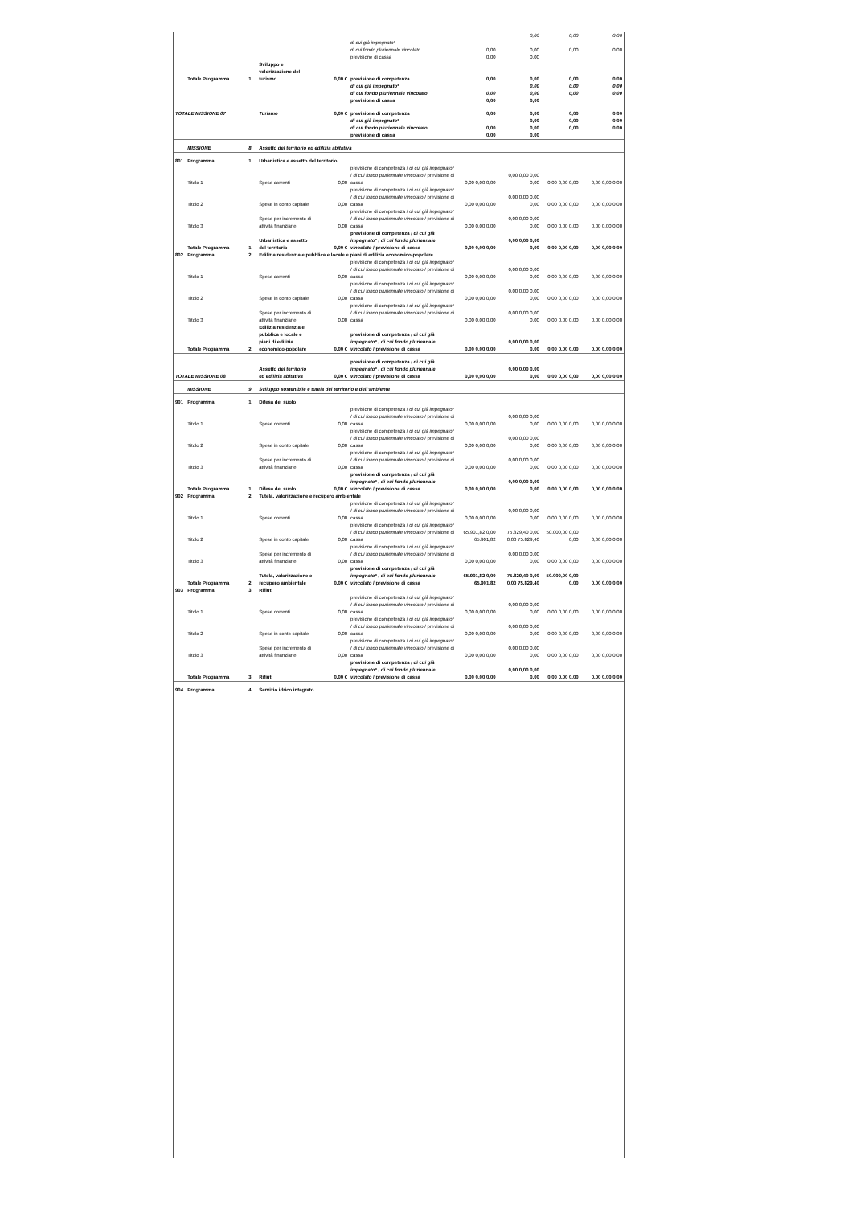| | | | | | | | 0,00 | 0,00 | 0,00 |
| | | | | | di cui già impegnato* | | | | |
| | | | | | di cui fondo pluriennale vincolato | 0,00 | 0,00 | 0,00 | 0,00 |
| | | | | | previsione di cassa | 0,00 | 0,00 | | |
| | Totale Programma | 1 | Sviluppo e valorizzazione del turismo | 0,00 € | previsione di competenza | 0,00 | 0,00 | 0,00 | 0,00 |
| | | | | | di cui già impegnato* | | 0,00 | 0,00 | 0,00 |
| | | | | | di cui fondo pluriennale vincolato | 0,00 | 0,00 | 0,00 | 0,00 |
| | | | | | previsione di cassa | 0,00 | 0,00 | | |
| TOTALE MISSIONE 07 | | | Turismo | 0,00 € | previsione di competenza | 0,00 | 0,00 | 0,00 | 0,00 |
| | | | | | di cui già impegnato* | | 0,00 | 0,00 | 0,00 |
| | | | | | di cui fondo pluriennale vincolato | 0,00 | 0,00 | 0,00 | 0,00 |
| | | | | | previsione di cassa | 0,00 | 0,00 | | |
| | MISSIONE | 8 | Assetto del territorio ed edilizia abitativa | | | | | | |
| 801 | Programma | 1 | Urbanistica e assetto del territorio | | | | | | |
| | Titolo 1 | | Spese correnti | 0,00 | previsione di competenza / di cui già impegnato* / di cui fondo pluriennale vincolato / previsione di cassa | 0,00 0,00 0,00 | 0,00 0,00 0,00 0,00 | 0,00 0,00 0,00 | 0,00 0,00 0,00 |
| | Titolo 2 | | Spese in conto capitale | 0,00 | previsione di competenza / di cui già impegnato* / di cui fondo pluriennale vincolato / previsione di cassa | 0,00 0,00 0,00 | 0,00 0,00 0,00 0,00 | 0,00 0,00 0,00 | 0,00 0,00 0,00 |
| | Titolo 3 | | Spese per incremento di attività finanziarie | 0,00 | previsione di competenza / di cui già impegnato* / di cui fondo pluriennale vincolato / previsione di cassa | 0,00 0,00 0,00 | 0,00 0,00 0,00 0,00 | 0,00 0,00 0,00 | 0,00 0,00 0,00 |
| | Totale Programma | 1 | Urbanistica e assetto del territorio | 0,00 € | previsione di competenza / di cui già impegnato* / di cui fondo pluriennale vincolato / previsione di cassa | 0,00 0,00 0,00 | 0,00 0,00 0,00 0,00 | 0,00 0,00 0,00 | 0,00 0,00 0,00 |
| 802 | Programma | 2 | Edilizia residenziale pubblica e locale e piani di edilizia economico-popolare | | | | | | |
| | Titolo 1 | | Spese correnti | 0,00 | previsione di competenza / di cui già impegnato* / di cui fondo pluriennale vincolato / previsione di cassa | 0,00 0,00 0,00 | 0,00 0,00 0,00 0,00 | 0,00 0,00 0,00 | 0,00 0,00 0,00 |
| | Titolo 2 | | Spese in conto capitale | 0,00 | previsione di competenza / di cui già impegnato* / di cui fondo pluriennale vincolato / previsione di cassa | 0,00 0,00 0,00 | 0,00 0,00 0,00 0,00 | 0,00 0,00 0,00 | 0,00 0,00 0,00 |
| | Titolo 3 | | Spese per incremento di attività finanziarie | 0,00 | previsione di competenza / di cui già impegnato* / di cui fondo pluriennale vincolato / previsione di cassa | 0,00 0,00 0,00 | 0,00 0,00 0,00 0,00 | 0,00 0,00 0,00 | 0,00 0,00 0,00 |
| | Totale Programma | 2 | Edilizia residenziale pubblica e locale e piani di edilizia economico-popolare | 0,00 € | previsione di competenza / di cui già impegnato* / di cui fondo pluriennale vincolato / previsione di cassa | 0,00 0,00 0,00 | 0,00 0,00 0,00 0,00 | 0,00 0,00 0,00 | 0,00 0,00 0,00 |
| TOTALE MISSIONE 08 | | | Assetto del territorio ed edilizia abitativa | 0,00 € | previsione di competenza / di cui già impegnato* / di cui fondo pluriennale vincolato / previsione di cassa | 0,00 0,00 0,00 | 0,00 0,00 0,00 0,00 | 0,00 0,00 0,00 | 0,00 0,00 0,00 |
| | MISSIONE | 9 | Sviluppo sostenibile e tutela del territorio e dell'ambiente | | | | | | |
| 901 | Programma | 1 | Difesa del suolo | | | | | | |
| | Titolo 1 | | Spese correnti | 0,00 | previsione di competenza / di cui già impegnato* / di cui fondo pluriennale vincolato / previsione di cassa | 0,00 0,00 0,00 | 0,00 0,00 0,00 0,00 | 0,00 0,00 0,00 | 0,00 0,00 0,00 |
| | Titolo 2 | | Spese in conto capitale | 0,00 | previsione di competenza / di cui già impegnato* / di cui fondo pluriennale vincolato / previsione di cassa | 0,00 0,00 0,00 | 0,00 0,00 0,00 0,00 | 0,00 0,00 0,00 | 0,00 0,00 0,00 |
| | Titolo 3 | | Spese per incremento di attività finanziarie | 0,00 | previsione di competenza / di cui già impegnato* / di cui fondo pluriennale vincolato / previsione di cassa | 0,00 0,00 0,00 | 0,00 0,00 0,00 0,00 | 0,00 0,00 0,00 | 0,00 0,00 0,00 |
| | Totale Programma | 1 | Difesa del suolo | 0,00 € | previsione di competenza / di cui già impegnato* / di cui fondo pluriennale vincolato / previsione di cassa | 0,00 0,00 0,00 | 0,00 0,00 0,00 0,00 | 0,00 0,00 0,00 | 0,00 0,00 0,00 |
| 902 | Programma | 2 | Tutela, valorizzazione e recupero ambientale | | | | | | |
| | Titolo 1 | | Spese correnti | 0,00 | previsione di competenza / di cui già impegnato* / di cui fondo pluriennale vincolato / previsione di cassa | 0,00 0,00 0,00 | 0,00 0,00 0,00 0,00 | 0,00 0,00 0,00 | 0,00 0,00 0,00 |
| | Titolo 2 | | Spese in conto capitale | 0,00 | previsione di competenza / di cui già impegnato* / di cui fondo pluriennale vincolato / previsione di cassa | 65.901,82 0,00 65.901,82 | 75.829,40 0,00 0,00 75.829,40 | 50.000,00 0,00 0,00 | 0,00 0,00 0,00 |
| | Titolo 3 | | Spese per incremento di attività finanziarie | 0,00 | previsione di competenza / di cui già impegnato* / di cui fondo pluriennale vincolato / previsione di cassa | 0,00 0,00 0,00 | 0,00 0,00 0,00 0,00 | 0,00 0,00 0,00 | 0,00 0,00 0,00 |
| | Totale Programma | 2 | Tutela, valorizzazione e recupero ambientale | 0,00 € | previsione di competenza / di cui già impegnato* / di cui fondo pluriennale vincolato / previsione di cassa | 65.901,82 0,00 65.901,82 | 75.829,40 0,00 0,00 75.829,40 | 50.000,00 0,00 0,00 | 0,00 0,00 0,00 |
| 903 | Programma | 3 | Rifiuti | | | | | | |
| | Titolo 1 | | Spese correnti | 0,00 | previsione di competenza / di cui già impegnato* / di cui fondo pluriennale vincolato / previsione di cassa | 0,00 0,00 0,00 | 0,00 0,00 0,00 0,00 | 0,00 0,00 0,00 | 0,00 0,00 0,00 |
| | Titolo 2 | | Spese in conto capitale | 0,00 | previsione di competenza / di cui già impegnato* / di cui fondo pluriennale vincolato / previsione di cassa | 0,00 0,00 0,00 | 0,00 0,00 0,00 0,00 | 0,00 0,00 0,00 | 0,00 0,00 0,00 |
| | Titolo 3 | | Spese per incremento di attività finanziarie | 0,00 | previsione di competenza / di cui già impegnato* / di cui fondo pluriennale vincolato / previsione di cassa | 0,00 0,00 0,00 | 0,00 0,00 0,00 0,00 | 0,00 0,00 0,00 | 0,00 0,00 0,00 |
| | Totale Programma | 3 | Rifiuti | 0,00 € | previsione di competenza / di cui già impegnato* / di cui fondo pluriennale vincolato / previsione di cassa | 0,00 0,00 0,00 | 0,00 0,00 0,00 0,00 | 0,00 0,00 0,00 | 0,00 0,00 0,00 |
| 904 | Programma | 4 | Servizio idrico integrato | | | | | | |